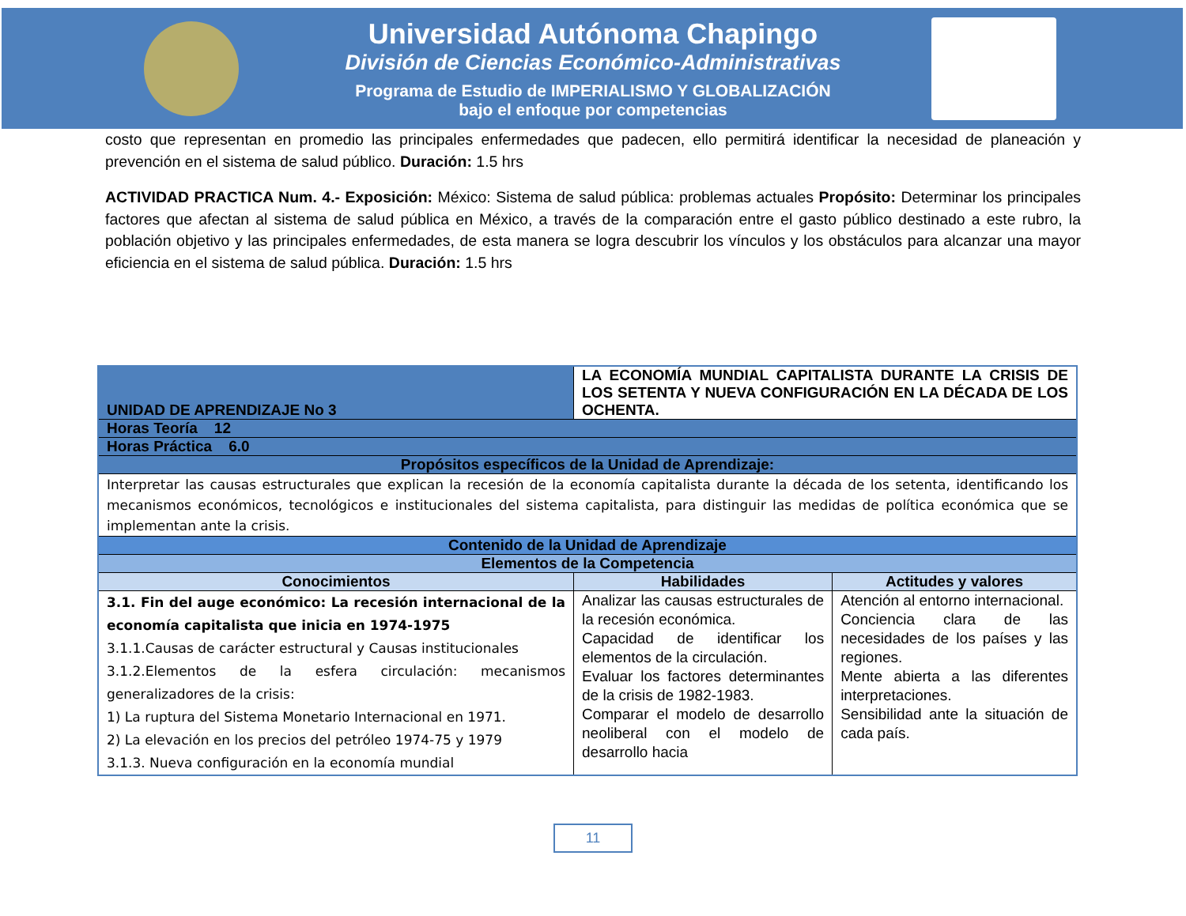Universidad Autónoma Chapingo
División de Ciencias Económico-Administrativas
Programa de Estudio de IMPERIALISMO Y GLOBALIZACIÓN
bajo el enfoque por competencias
costo que representan en promedio las principales enfermedades que padecen, ello permitirá identificar la necesidad de planeación y prevención en el sistema de salud público. Duración: 1.5 hrs
ACTIVIDAD PRACTICA Num. 4.- Exposición: México: Sistema de salud pública: problemas actuales Propósito: Determinar los principales factores que afectan al sistema de salud pública en México, a través de la comparación entre el gasto público destinado a este rubro, la población objetivo y las principales enfermedades, de esta manera se logra descubrir los vínculos y los obstáculos para alcanzar una mayor eficiencia en el sistema de salud pública. Duración: 1.5 hrs
| UNIDAD DE APRENDIZAJE No 3 | LA ECONOMÍA MUNDIAL CAPITALISTA DURANTE LA CRISIS DE LOS SETENTA Y NUEVA CONFIGURACIÓN EN LA DÉCADA DE LOS OCHENTA. | |
| Horas Teoría 12 | | |
| Horas Práctica 6.0 | | |
| Propósitos específicos de la Unidad de Aprendizaje: | | |
| Interpretar las causas estructurales que explican la recesión de la economía capitalista durante la década de los setenta, identificando los mecanismos económicos, tecnológicos e institucionales del sistema capitalista, para distinguir las medidas de política económica que se implementan ante la crisis. | | |
| Contenido de la Unidad de Aprendizaje | | |
| Elementos de la Competencia | | |
| Conocimientos | Habilidades | Actitudes y valores |
| 3.1. Fin del auge económico: La recesión internacional de la economía capitalista que inicia en 1974-1975 3.1.1.Causas de carácter estructural y Causas institucionales 3.1.2.Elementos de la esfera circulación: mecanismos generalizadores de la crisis: 1) La ruptura del Sistema Monetario Internacional en 1971. 2) La elevación en los precios del petróleo 1974-75 y 1979 3.1.3. Nueva configuración en la economía mundial | Analizar las causas estructurales de la recesión económica. Capacidad de identificar los elementos de la circulación. Evaluar los factores determinantes de la crisis de 1982-1983. Comparar el modelo de desarrollo neoliberal con el modelo de desarrollo hacia | Atención al entorno internacional. Conciencia clara de las necesidades de los países y las regiones. Mente abierta a las diferentes interpretaciones. Sensibilidad ante la situación de cada país. |
11